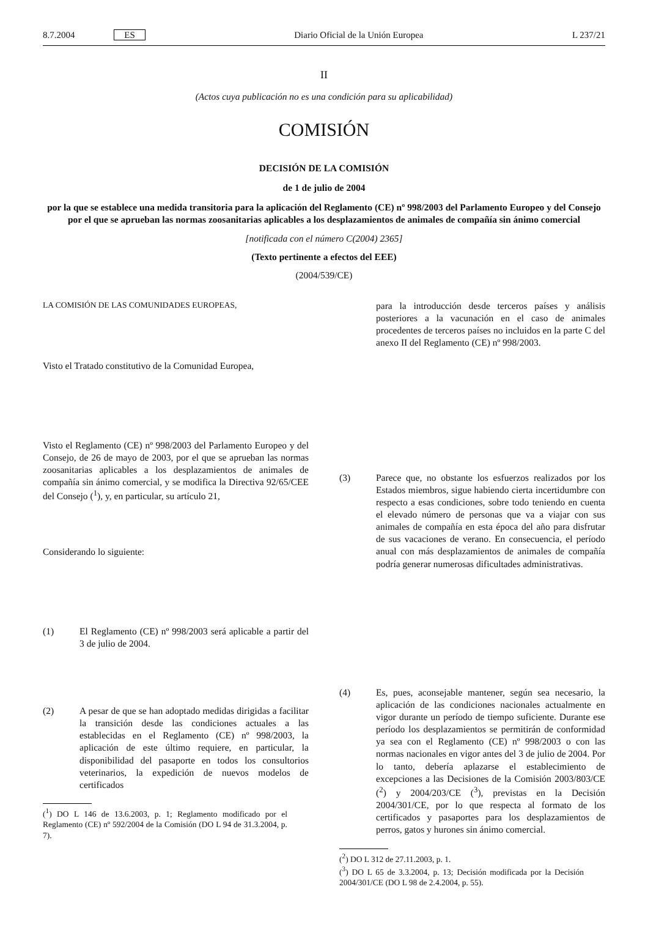8.7.2004 ES Diario Oficial de la Unión Europea L 237/21
II
(Actos cuya publicación no es una condición para su aplicabilidad)
COMISIÓN
DECISIÓN DE LA COMISIÓN
de 1 de julio de 2004
por la que se establece una medida transitoria para la aplicación del Reglamento (CE) nº 998/2003 del Parlamento Europeo y del Consejo por el que se aprueban las normas zoosanitarias aplicables a los desplazamientos de animales de compañía sin ánimo comercial
[notificada con el número C(2004) 2365]
(Texto pertinente a efectos del EEE)
(2004/539/CE)
LA COMISIÓN DE LAS COMUNIDADES EUROPEAS,
Visto el Tratado constitutivo de la Comunidad Europea,
Visto el Reglamento (CE) nº 998/2003 del Parlamento Europeo y del Consejo, de 26 de mayo de 2003, por el que se aprueban las normas zoosanitarias aplicables a los desplazamientos de animales de compañía sin ánimo comercial, y se modifica la Directiva 92/65/CEE del Consejo (<sup>1</sup>), y, en particular, su artículo 21,
Considerando lo siguiente:
(1) El Reglamento (CE) nº 998/2003 será aplicable a partir del 3 de julio de 2004.
(2) A pesar de que se han adoptado medidas dirigidas a facilitar la transición desde las condiciones actuales a las establecidas en el Reglamento (CE) nº 998/2003, la aplicación de este último requiere, en particular, la disponibilidad del pasaporte en todos los consultorios veterinarios, la expedición de nuevos modelos de certificados
(<sup>1</sup>) DO L 146 de 13.6.2003, p. 1; Reglamento modificado por el Reglamento (CE) nº 592/2004 de la Comisión (DO L 94 de 31.3.2004, p. 7).
para la introducción desde terceros países y análisis posteriores a la vacunación en el caso de animales procedentes de terceros países no incluidos en la parte C del anexo II del Reglamento (CE) nº 998/2003.
(3) Parece que, no obstante los esfuerzos realizados por los Estados miembros, sigue habiendo cierta incertidumbre con respecto a esas condiciones, sobre todo teniendo en cuenta el elevado número de personas que va a viajar con sus animales de compañía en esta época del año para disfrutar de sus vacaciones de verano. En consecuencia, el período anual con más desplazamientos de animales de compañía podría generar numerosas dificultades administrativas.
(4) Es, pues, aconsejable mantener, según sea necesario, la aplicación de las condiciones nacionales actualmente en vigor durante un período de tiempo suficiente. Durante ese período los desplazamientos se permitirán de conformidad ya sea con el Reglamento (CE) nº 998/2003 o con las normas nacionales en vigor antes del 3 de julio de 2004. Por lo tanto, debería aplazarse el establecimiento de excepciones a las Decisiones de la Comisión 2003/803/CE (<sup>2</sup>) y 2004/203/CE (<sup>3</sup>), previstas en la Decisión 2004/301/CE, por lo que respecta al formato de los certificados y pasaportes para los desplazamientos de perros, gatos y hurones sin ánimo comercial.
(<sup>2</sup>) DO L 312 de 27.11.2003, p. 1.
(<sup>3</sup>) DO L 65 de 3.3.2004, p. 13; Decisión modificada por la Decisión 2004/301/CE (DO L 98 de 2.4.2004, p. 55).